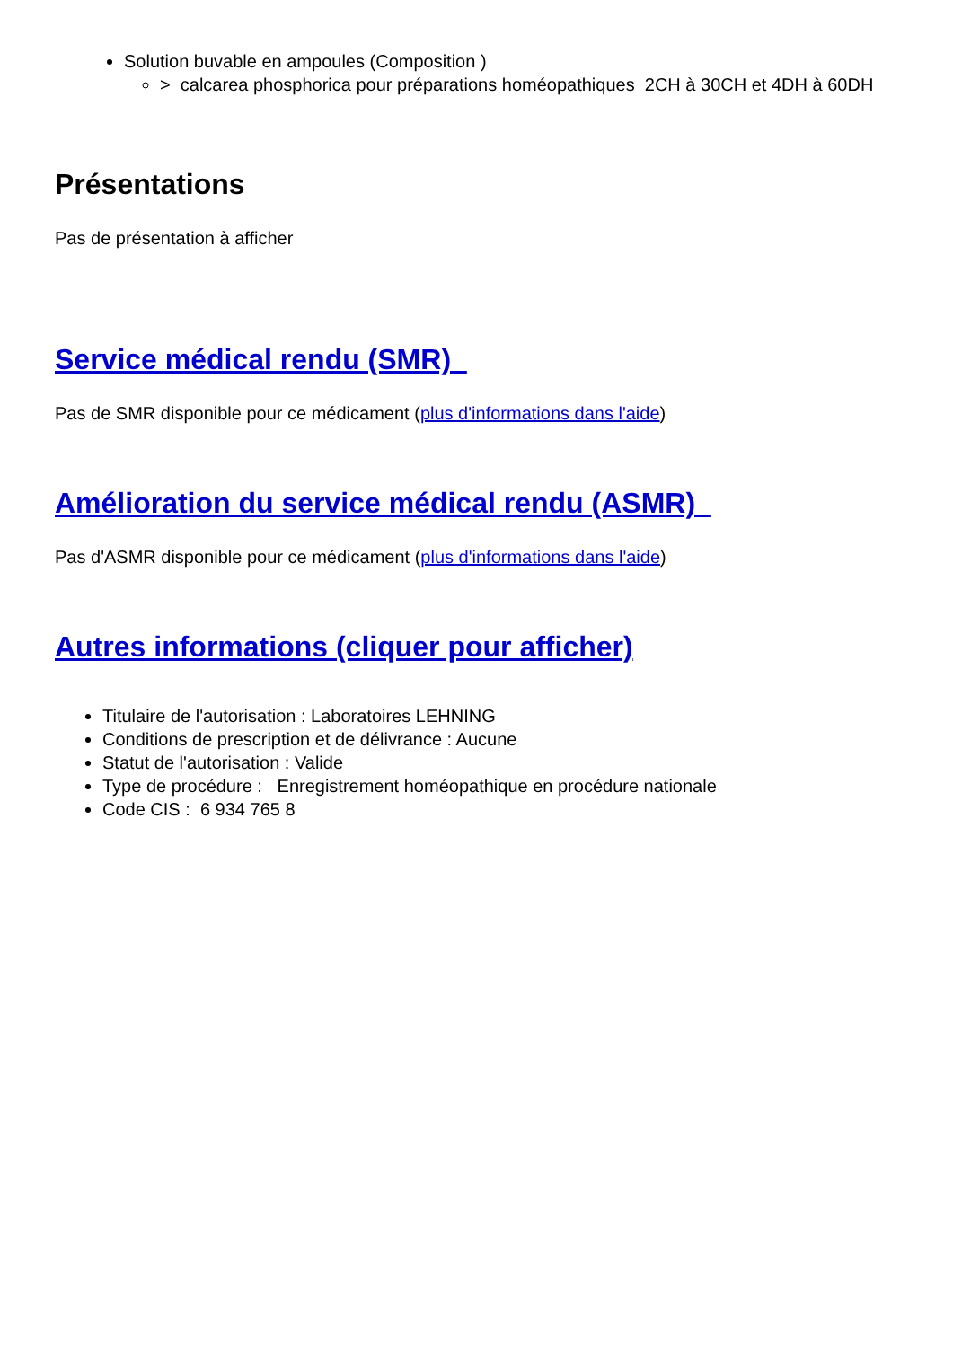Solution buvable en ampoules (Composition )
> calcarea phosphorica pour préparations homéopathiques 2CH à 30CH et 4DH à 60DH
Présentations
Pas de présentation à afficher
Service médical rendu (SMR)
Pas de SMR disponible pour ce médicament (plus d'informations dans l'aide)
Amélioration du service médical rendu (ASMR)
Pas d'ASMR disponible pour ce médicament (plus d'informations dans l'aide)
Autres informations (cliquer pour afficher)
Titulaire de l'autorisation : Laboratoires LEHNING
Conditions de prescription et de délivrance : Aucune
Statut de l'autorisation : Valide
Type de procédure : Enregistrement homéopathique en procédure nationale
Code CIS : 6 934 765 8